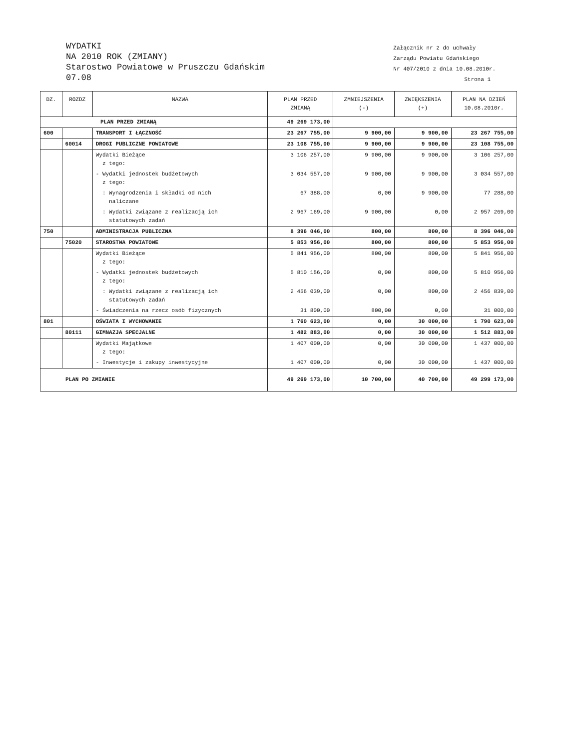WYDATKI
NA 2010 ROK (ZMIANY)
Starostwo Powiatowe w Pruszczu Gdańskim
07.08
Załącznik nr 2 do uchwały
Zarządu Powiatu Gdańskiego
Nr 407/2010 z dnia 10.08.2010r.
Strona 1
| DZ. | ROZDZ | NAZWA | PLAN PRZED ZMIANĄ | ZMNIEJSZENIA (-) | ZWIĘKSZENIA (+) | PLAN NA DZIEŃ 10.08.2010r. |
| --- | --- | --- | --- | --- | --- | --- |
| PLAN PRZED ZMIANĄ | | | 49 269 173,00 | | | |
| 600 | | TRANSPORT I ŁĄCZNOŚĆ | 23 267 755,00 | 9 900,00 | 9 900,00 | 23 267 755,00 |
| | 60014 | DROGI PUBLICZNE POWIATOWE | 23 108 755,00 | 9 900,00 | 9 900,00 | 23 108 755,00 |
| | | Wydatki Bieżące z tego: | 3 106 257,00 | 9 900,00 | 9 900,00 | 3 106 257,00 |
| | | - Wydatki jednostek budżetowych z tego: | 3 034 557,00 | 9 900,00 | 9 900,00 | 3 034 557,00 |
| | | : Wynagrodzenia i składki od nich naliczane | 67 388,00 | 0,00 | 9 900,00 | 77 288,00 |
| | | : Wydatki związane z realizacją ich statutowych zadań | 2 967 169,00 | 9 900,00 | 0,00 | 2 957 269,00 |
| 750 | | ADMINISTRACJA PUBLICZNA | 8 396 046,00 | 800,00 | 800,00 | 8 396 046,00 |
| | 75020 | STAROSTWA POWIATOWE | 5 853 956,00 | 800,00 | 800,00 | 5 853 956,00 |
| | | Wydatki Bieżące z tego: | 5 841 956,00 | 800,00 | 800,00 | 5 841 956,00 |
| | | - Wydatki jednostek budżetowych z tego: | 5 810 156,00 | 0,00 | 800,00 | 5 810 956,00 |
| | | : Wydatki związane z realizacją ich statutowych zadań | 2 456 039,00 | 0,00 | 800,00 | 2 456 839,00 |
| | | - Świadczenia na rzecz osób fizycznych | 31 800,00 | 800,00 | 0,00 | 31 000,00 |
| 801 | | OŚWIATA I WYCHOWANIE | 1 760 623,00 | 0,00 | 30 000,00 | 1 790 623,00 |
| | 80111 | GIMNAZJA SPECJALNE | 1 482 883,00 | 0,00 | 30 000,00 | 1 512 883,00 |
| | | Wydatki Majątkowe z tego: | 1 407 000,00 | 0,00 | 30 000,00 | 1 437 000,00 |
| | | - Inwestycje i zakupy inwestycyjne | 1 407 000,00 | 0,00 | 30 000,00 | 1 437 000,00 |
| PLAN PO ZMIANIE | | | 49 269 173,00 | 10 700,00 | 40 700,00 | 49 299 173,00 |